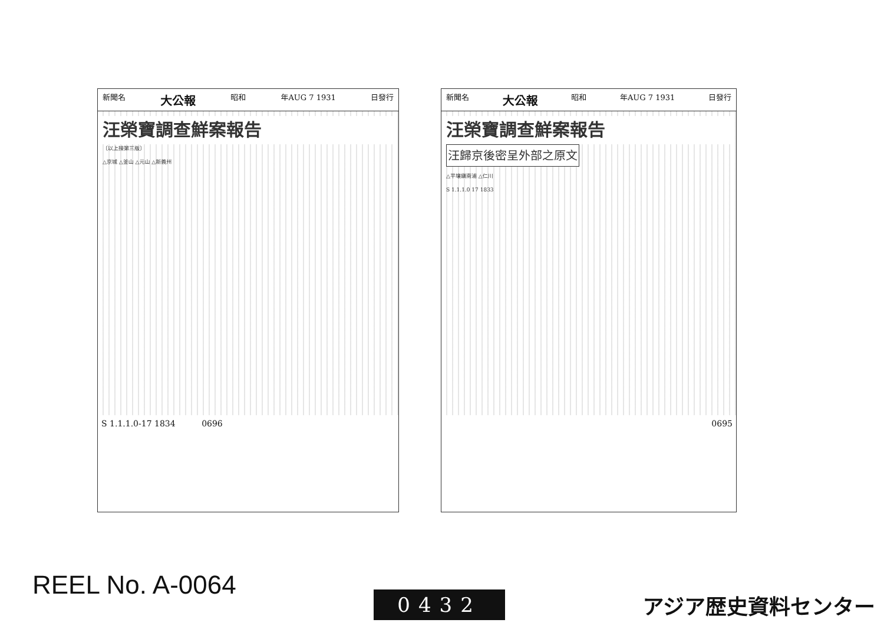新聞名 大公報 昭和 年AUG 7 1931 日發行
汪榮寶調查鮮案報告
〔以上接第三版〕
△京城 △釜山 △元山 △新義州
S 1.1.1.0-17 1834 0696
新聞名 大公報 昭和 年AUG 7 1931 日發行
汪榮寶調查鮮案報告
汪歸京後密呈外部之原文
△平壤鎭南浦 △仁川
S 1.1.1.0 17 1833
0695
REEL No. A-0064
0432
アジア歴史資料センター